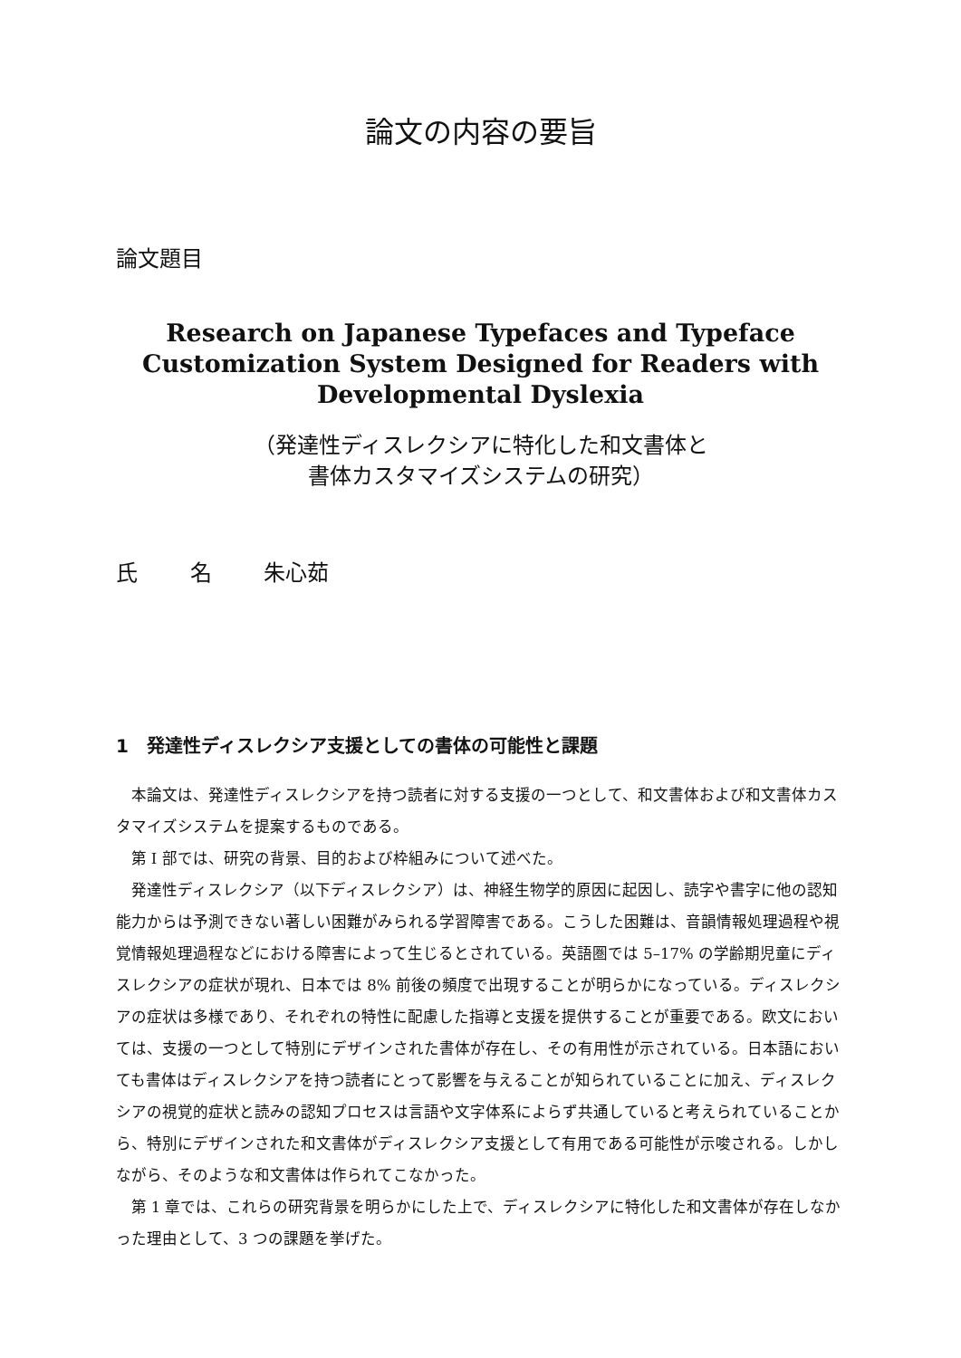論文の内容の要旨
論文題目
Research on Japanese Typefaces and Typeface
Customization System Designed for Readers with
Developmental Dyslexia
（発達性ディスレクシアに特化した和文書体と
書体カスタマイズシステムの研究）
氏 名 朱心茹
1　発達性ディスレクシア支援としての書体の可能性と課題
本論文は、発達性ディスレクシアを持つ読者に対する支援の一つとして、和文書体および和文書体カスタマイズシステムを提案するものである。
第 I 部では、研究の背景、目的および枠組みについて述べた。
発達性ディスレクシア（以下ディスレクシア）は、神経生物学的原因に起因し、読字や書字に他の認知能力からは予測できない著しい困難がみられる学習障害である。こうした困難は、音韻情報処理過程や視覚情報処理過程などにおける障害によって生じるとされている。英語圏では 5–17% の学齢期児童にディスレクシアの症状が現れ、日本では 8% 前後の頻度で出現することが明らかになっている。ディスレクシアの症状は多様であり、それぞれの特性に配慮した指導と支援を提供することが重要である。欧文においては、支援の一つとして特別にデザインされた書体が存在し、その有用性が示されている。日本語においても書体はディスレクシアを持つ読者にとって影響を与えることが知られていることに加え、ディスレクシアの視覚的症状と読みの認知プロセスは言語や文字体系によらず共通していると考えられていることから、特別にデザインされた和文書体がディスレクシア支援として有用である可能性が示唆される。しかしながら、そのような和文書体は作られてこなかった。
第 1 章では、これらの研究背景を明らかにした上で、ディスレクシアに特化した和文書体が存在しなかった理由として、3 つの課題を挙げた。